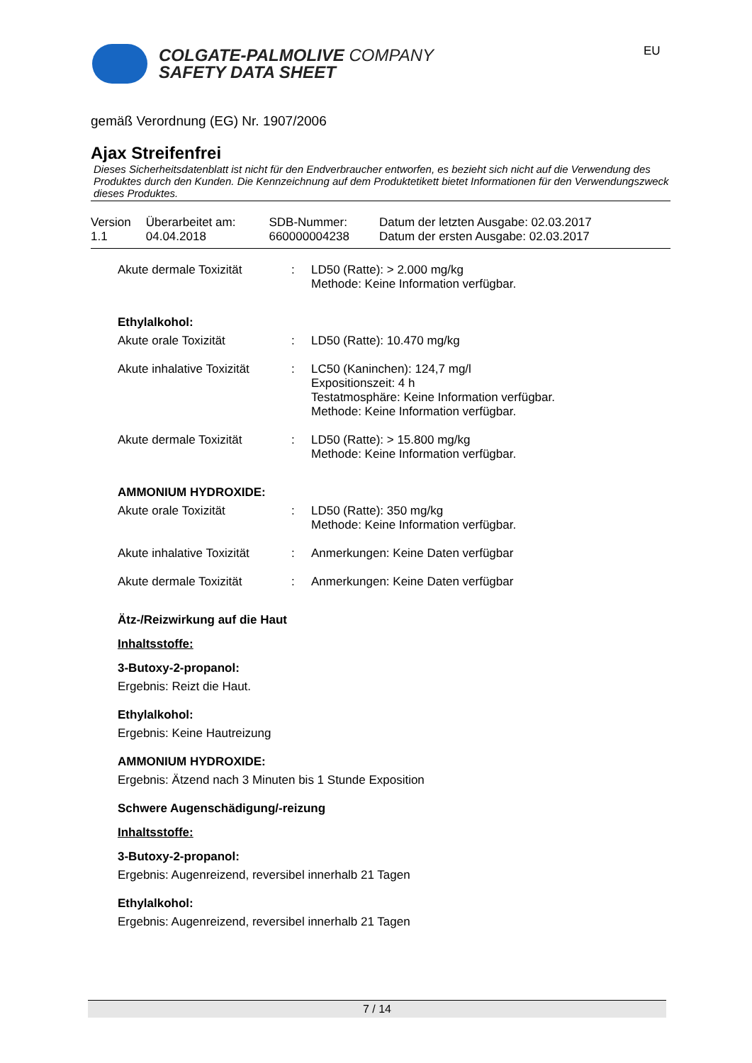COLGATE-PALMOLIVE COMPANY
SAFETY DATA SHEET
EU
gemäß Verordnung (EG) Nr. 1907/2006
Ajax Streifenfrei
Dieses Sicherheitsdatenblatt ist nicht für den Endverbraucher entworfen, es bezieht sich nicht auf die Verwendung des Produktes durch den Kunden. Die Kennzeichnung auf dem Produktetikett bietet Informationen für den Verwendungszweck dieses Produktes.
| Version 1.1 | Überarbeitet am: 04.04.2018 | SDB-Nummer: 660000004238 | Datum der letzten Ausgabe: 02.03.2017 Datum der ersten Ausgabe: 02.03.2017 |
| Akute dermale Toxizität | : | LD50 (Ratte): > 2.000 mg/kg Methode: Keine Information verfügbar. |
Ethylalkohol:
| Akute orale Toxizität | : | LD50 (Ratte): 10.470 mg/kg |
| Akute inhalative Toxizität | : | LC50 (Kaninchen): 124,7 mg/l Expositionszeit: 4 h Testatmosphäre: Keine Information verfügbar. Methode: Keine Information verfügbar. |
| Akute dermale Toxizität | : | LD50 (Ratte): > 15.800 mg/kg Methode: Keine Information verfügbar. |
AMMONIUM HYDROXIDE:
| Akute orale Toxizität | : | LD50 (Ratte): 350 mg/kg Methode: Keine Information verfügbar. |
| Akute inhalative Toxizität | : | Anmerkungen: Keine Daten verfügbar |
| Akute dermale Toxizität | : | Anmerkungen: Keine Daten verfügbar |
Ätz-/Reizwirkung auf die Haut
Inhaltsstoffe:
3-Butoxy-2-propanol:
Ergebnis: Reizt die Haut.
Ethylalkohol:
Ergebnis: Keine Hautreizung
AMMONIUM HYDROXIDE:
Ergebnis: Ätzend nach 3 Minuten bis 1 Stunde Exposition
Schwere Augenschädigung/-reizung
Inhaltsstoffe:
3-Butoxy-2-propanol:
Ergebnis: Augenreizend, reversibel innerhalb 21 Tagen
Ethylalkohol:
Ergebnis: Augenreizend, reversibel innerhalb 21 Tagen
7 / 14